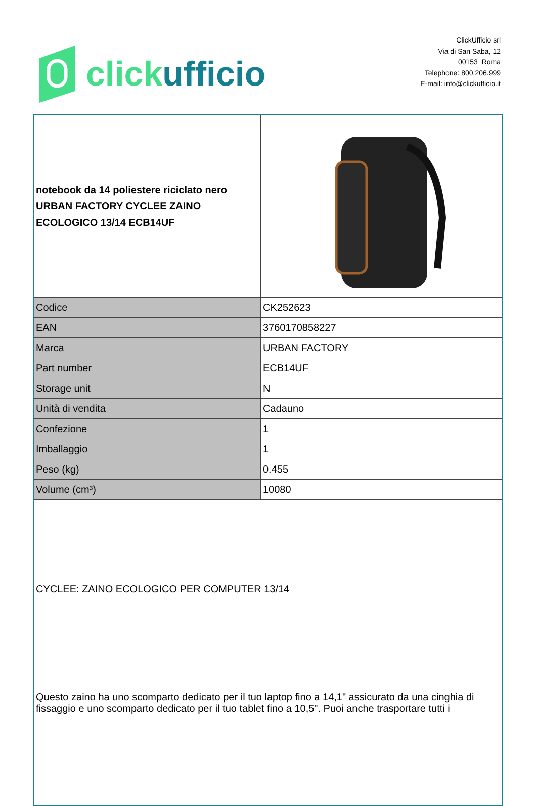click ufficio
ClickUfficio srl
Via di San Saba, 12
00153 Roma
Telephone: 800.206.999
E-mail: info@clickufficio.it
| notebook da 14 poliestere riciclato nero URBAN FACTORY CYCLEE ZAINO ECOLOGICO 13/14 ECB14UF | |
| Codice | CK252623 |
| EAN | 3760170858227 |
| Marca | URBAN FACTORY |
| Part number | ECB14UF |
| Storage unit | N |
| Unità di vendita | Cadauno |
| Confezione | 1 |
| Imballaggio | 1 |
| Peso (kg) | 0.455 |
| Volume (cm³) | 10080 |
| CYCLEE: ZAINO ECOLOGICO PER COMPUTER 13/14 Questo zaino ha uno scomparto dedicato per il tuo laptop fino a 14,1" assicurato da una cinghia di fissaggio e uno scomparto dedicato per il tuo tablet fino a 10,5". Puoi anche trasportare tutti i | |